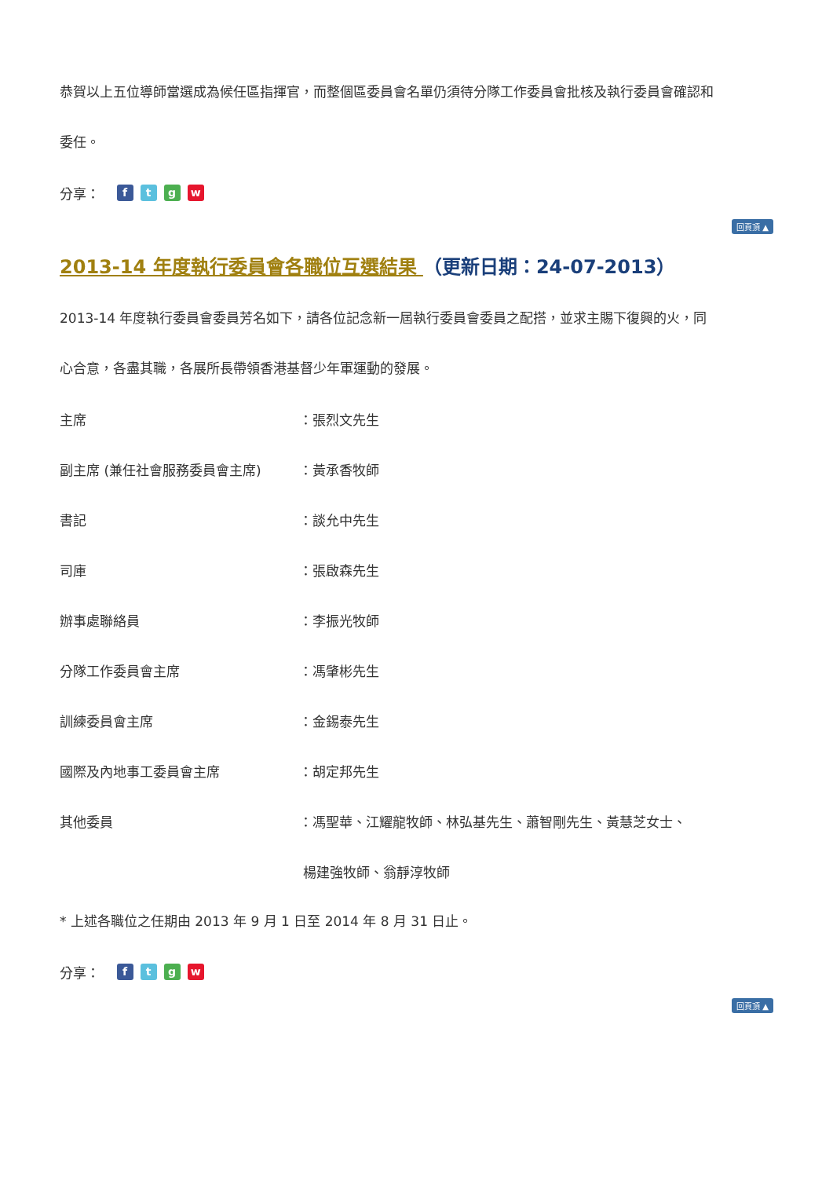恭賀以上五位導師當選成為候任區指揮官，而整個區委員會名單仍須待分隊工作委員會批核及執行委員會確認和
委任。
分享： ftgw
回頁頂 ▲
2013-14 年度執行委員會各職位互選結果 （更新日期：24-07-2013）
2013-14 年度執行委員會委員芳名如下，請各位記念新一屆執行委員會委員之配搭，並求主賜下復興的火，同
心合意，各盡其職，各展所長帶領香港基督少年軍運動的發展。
| 主席 | ：張烈文先生 |
| 副主席 (兼任社會服務委員會主席) | ：黃承香牧師 |
| 書記 | ：談允中先生 |
| 司庫 | ：張啟森先生 |
| 辦事處聯絡員 | ：李振光牧師 |
| 分隊工作委員會主席 | ：馮肇彬先生 |
| 訓練委員會主席 | ：金錫泰先生 |
| 國際及內地事工委員會主席 | ：胡定邦先生 |
| 其他委員 | ：馮聖華、江耀龍牧師、林弘基先生、蕭智剛先生、黃慧芝女士、 |
| | 楊建強牧師、翁靜淳牧師 |
* 上述各職位之任期由 2013 年 9 月 1 日至 2014 年 8 月 31 日止。
分享： ftgw
回頁頂 ▲